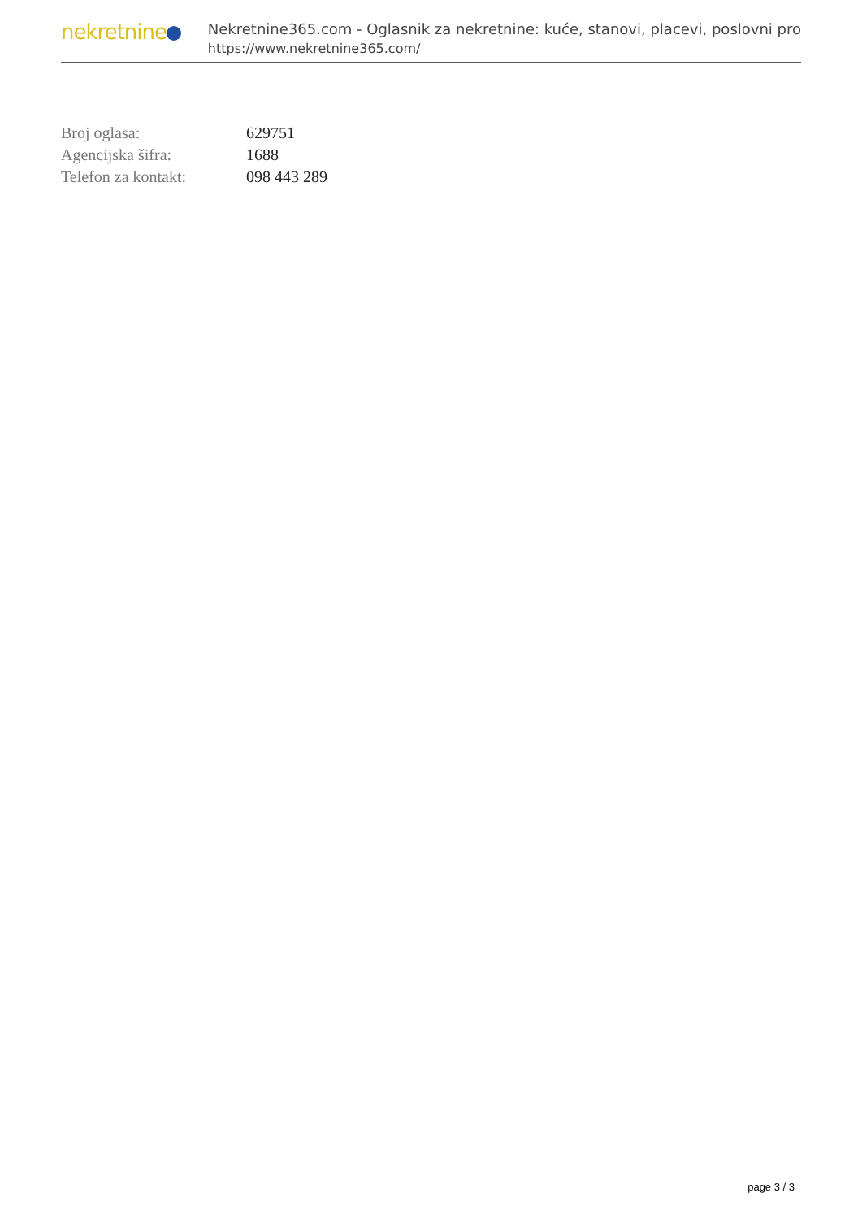nekretnine
Nekretnine365.com - Oglasnik za nekretnine: kuće, stanovi, placevi, poslovni pro
https://www.nekretnine365.com/
| Broj oglasa: | 629751 |
| Agencijska šifra: | 1688 |
| Telefon za kontakt: | 098 443 289 |
page 3 / 3